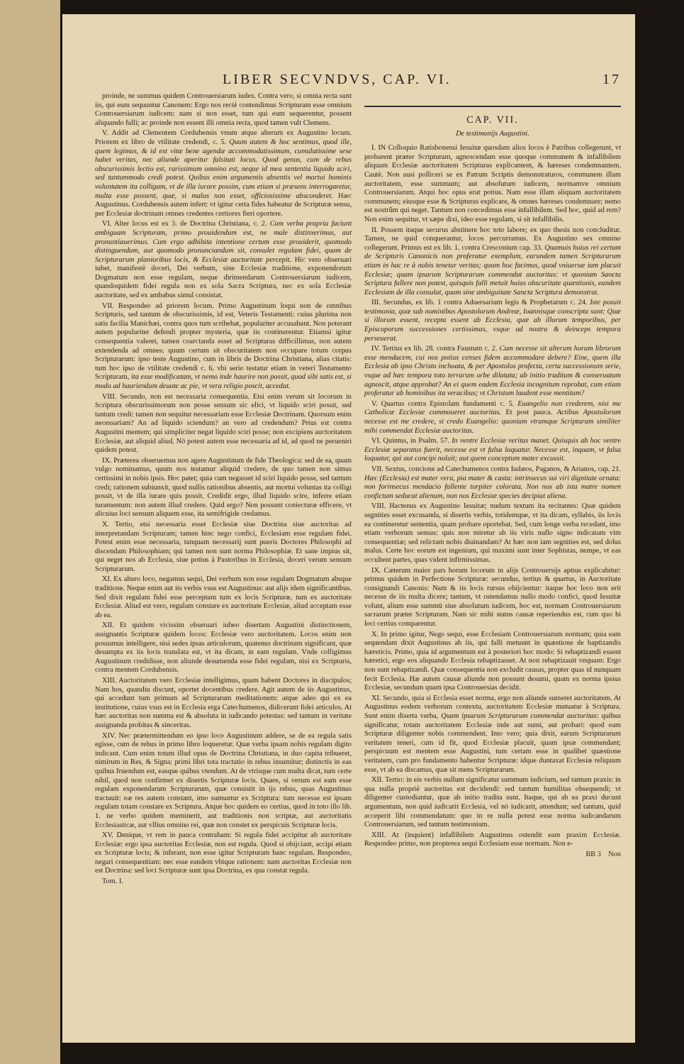LIBER SECVNDVS, CAP. VI. 17
proinde, ne summus quidem Controuersiarum iudex. Contra vero, si omnia recta sunt iis, qui eum sequuntur Canonem: Ergo nos rectè contendimus Scripturam esse omnium Controuersiarum iudicem: nam si non esset, tum qui eum sequerentur, possent aliquando falli; ac proinde non essent illi omnia recta, quod tamen vult Clemens.
V. Addit ad Clementem Cordubensis vnum atque alterum ex Augustino locum. Priorem ex libro de vtilitate credendi, c. 5. Quum autem & hoc sentimus, quod ille, quem legimus, & id est vitæ bene agendæ accommodatissimum, cumulatissime sese habet veritas, nec aliunde aperitur falsitati locus. Quod genus, cum de rebus obscurissimis lectio est, rarissimum omnino est, neque id mea sententia liquido sciri, sed tantummodo credi potest. Quibus enim argumentis absentis vel mortui hominis voluntatem ita colligam, vt de illa iurare possim, cum etiam si præsens interrogaretur, multa esse possent, quæ, si malus non esset, officiosissime absconderet. Hæc Augustinus. Cordubensis autem infert: vt igitur certa fides habeatur de Scripturæ sensu, per Ecclesiæ doctrinam omnes credentes certiores fieri oportere.
VI. Alter locus est ex 3. de Doctrina Christiana, c. 2. Cum verba propria faciunt ambiguam Scripturam, primo prouidendum est, ne male distinxerimus, aut pronuntiauerimus. Cum ergo adhibita intentione certum esse prouiderit, quomodo distinguendum, aut quomodo pronunciandum sit, consulet regulam fidei, quam de Scripturarum planioribus locis, & Ecclesiæ auctoritate percepit. Hic vero obseruari iubet, manifestè doceri, Dei verbum, sine Ecclesiæ traditione, exponendorum Dogmatum non esse regulam, neque dirimendarum Controuersiarum iudicem, quandoquidem fidei regula non ex sola Sacra Scriptura, nec ex sola Ecclesiæ auctoritate, sed ex ambabus simul consistat.
VII. Respondeo ad priorem locum. Primo Augustinum loqui non de omnibus Scripturis, sed tantum de obscurissimis, id est, Veteris Testamenti: cuius plurima non satis facilia Manichæi, contra quos tum scribebat, populariter accusabant. Non poterant autem populariter defendi propter mysteria, quæ iis continerentur. Etiamsi igitur consequentia valeret, tamen coarctanda esset ad Scripturas difficillimas, non autem extendenda ad omnes: quum certum sit obscuritatem non occupare totum corpus Scripturarum: ipso teste Augustino, cum in libris de Doctrina Christiana, alias citatis: tum hoc ipso de vtilitate credendi c. 6. vbi serio testatur etiam in veteri Testamento Scripturam, ita esse modificatam, vt nemo inde haurire non possit, quod sibi satis est, si modo ad hauriendum deuote ac pie, vt vera religio poscit, accedat.
VIII. Secundo, non est necessaria consequentia. Etsi enim verum sit locorum in Scriptura obscurissimorum non posse sensum sic elici, vt liquido sciri possit, sed tantum credi: tamen non sequitur necessariam esse Ecclesiæ Doctrinam. Quorsum enim necessariam? An ad liquido sciendum? an vero ad credendum? Prius est contra Augustini mentem; qui simpliciter negat liquido sciri posse; non excipiens auctoritatem Ecclesiæ, aut aliquid aliud. Nō potest autem esse necessaria ad id, ad quod ne perueniri quidem potest.
IX. Præterea obseruemus non agere Augustinum de fide Theologica: sed de ea, quam vulgo nominamus, quum nos testamur aliquid credere, de quo tamen non simus certissimi in nobis ipsis. Hoc patet; quia cum negasset id sciri liquido posse, sed tantum credi; rationem subiunxit, quod nullis rationibus absentis, aut mortui voluntas ita colligi possit, vt de illa iurare quis possit. Credidit ergo, illud liquido scire, inferre etiam iuramentum: non autem illud credere. Quid ergo? Non possunt coniecturæ efficere, vt alicuius loci sensum aliquem esse, ita semifrigide credamus.
X. Tertio, etsi necessaria esset Ecclesiæ siue Doctrina siue auctoritas ad interpretandam Scripturam; tamen hinc nego confici, Ecclesiam esse regulam fidei. Potest enim esse necessaria, tanquam necessarij sunt pueris Doctores Philosophi ad discendam Philosophiam; qui tamen non sunt norma Philosophiæ. Et sane impius sit, qui neget nos ab Ecclesia, siue potius à Pastoribus in Ecclesia, doceri verum sensum Scripturarum.
XI. Ex altero loco, negamus sequi, Dei verbum non esse regulam Dogmatum absque traditione. Neque enim aut iis verbis vsus est Augustinus: aut alijs idem significantibus. Sed dixit regulam fidei esse perceptam tum ex locis Scripturæ, tum ex auctoritate Ecclesiæ. Aliud est vero, regulam constare ex auctoritate Ecclesiæ, aliud acceptam esse ab ea.
XII. Et quidem vicissim obseruari iubeo disertam Augustini distinctionem, assignantis Scripturæ quidem locos: Ecclesiæ vero auctoritatem. Locos enim non possumus intelligere, nisi sedes ipsas articulorum, quatenus doctrinam significant, quæ desumpta ex iis locis translata est, vt ita dicam, in eam regulam. Vnde colligimus Augustinum credidisse, non aliunde desumenda esse fidei regulam, nisi ex Scripturis, contra mentem Cordubensis.
XIII. Auctoritatem vero Ecclesiæ intelligimus, quam habent Doctores in discipulos; Nam hos, quandiu discunt, oportet docentibus credere. Agit autem de iis Augustinus, qui accedunt tum primum ad Scripturarum meditationem: atque adeo qui ex ea institutione, cuius vsus est in Ecclesia erga Catechumenos, didicerunt fidei articulos. At hæc auctoritas non summa est & absoluta in iudicando potestas: sed tantum in veritate assignanda probitas & sinceritas.
XIV. Nec prætermittendum eo ipso loco Augustinum addere, se de ea regula satis egisse, cum de rebus in primo libro loqueretur. Quæ verba ipsam nobis regulam digito indicant. Cum enim totum illud opus de Doctrina Christiana, in duo capita tribueret, nimirum in Res, & Signa: primi libri tota tractatio in rebus insumitur; distinctis in eas quibus fruendum est, easque quibus vtendum. At de vtrisque cum multa dicat, tum certe nihil, quod non confirmet ex disertis Scripturæ locis. Quare, si verum est eam esse regulam exponendarum Scripturarum, quæ consistit in ijs rebus, quas Augustinus tractauit: eæ res autem constant, imo sumuntur ex Scriptura: tum necesse est ipsam regulam totam constare ex Scriptura. Atque hoc quidem eo certius, quod in toto illo lib. 1. ne verbo quidem meminerit, aut traditionis non scriptæ, aut auctoritatis Ecclesiasticæ, aut vllius omnino rei, quæ non constet ex perspicuis Scripturæ locis.
XV. Denique, vt rem in pauca contraham: Si regula fidei accipitur ab auctoritate Ecclesiæ: ergo ipsa auctoritas Ecclesiæ, non est regula. Quod si obijciant, accipi etiam ex Scripturæ locis; & inferant, non esse igitur Scripturam hanc regulam. Respondeo, negari consequentiam: nec esse eandem vbique rationem: nam auctoritas Ecclesiæ non est Doctrina: sed loci Scripturæ sunt ipsa Doctrina, ex qua constat regula.
Tom. I.
CAP. VII.
De testimonijs Augustini.
I. IN Colloquio Ratisbonensi Iesuitæ quosdam alios locos è Patribus collegerunt, vt probarent præter Scripturam, agnoscendam esse quoque communem & infallibilem aliquam Ecclesiæ auctoritatem Scripturas explicantem, & hæreses condemnantem. Cautè. Non ausi polliceri se ex Patrum Scriptis demonstraturos, communem illam auctoritatem, esse summum; aut absolutum iudicem, normamve omnium Controuersiarum. Atqui hoc opus erat potius. Nam esse illam aliquam auctoritatem communem; eiusque esse & Scripturas explicare, & omnes hæreses condemnare; nemo est nostrûm qui neget. Tantum non concedimus esse infallibilem. Sed hoc, quid ad rem? Non enim sequitur, vt sæpe dixi, ideo esse regulam, si sit infallibilis.
II. Possem itaque securus abstinere hoc toto labore; ex quo thesis non concluditur. Tamen, ne quid conquerantur, locos percurramus. Ex Augustino sex omnino collegerunt. Primus est ex lib. 1. contra Cresconium cap. 33. Quamuis huius rei certum de Scripturis Canonicis non proferatur exemplum, earundem tamen Scripturarum etiam in hac re à nobis tenetur veritas; quum hoc facimus, quod vniuersæ iam placuit Ecclesiæ; quam ipsarum Scripturarum commendat auctoritas: vt quoniam Sancta Scriptura fallere non potest, quisquis falli metuit huius obscuritate quæstionis, eandem Ecclesiam de illa consulat, quam sine ambiguitate Sancta Scriptura demonstrat.
III. Secundus, ex lib. 1 contra Aduersarium legis & Prophetarum c. 24. Iste posuit testimonia, quæ sub nominibus Apostolorum Andreæ, Ioannisque conscripta sunt: Quæ si illorum essent, recepta essent ab Ecclesia, quæ ab illorum temporibus, per Episcoporum successiones certissimas, vsque ad nostra & deinceps tempora perseuerat.
IV. Tertius ex lib. 28. contra Faustum c. 2. Cum necesse sit alterum horum librorum esse mendacem, cui nos potius censes fidem accommodare debere? Eine, quem illa Ecclesia ab ipso Christo inchoata, & per Apostolos profecta, certa successionum serie, vsque ad hæc tempora toto terrarum orbe dilatata; ab initio traditum & conseruatum agnoscit, atque approbat? An ei quem eadem Ecclesia incognitum reprobat, cum etiam proferatur ab hominibus ita veracibus; vt Christum laudent esse mentitum?
V. Quartus contra Epistolam fundamenti c. 5. Euangelio non crederem, nisi me Catholicæ Ecclesiæ commoueret auctoritas. Et post pauca. Actibus Apostolorum necesse est me credere, si credo Euangelio: quoniam vtramque Scripturam similiter mihi commendat Ecclesiæ auctoritas.
VI. Quintus, in Psalm. 57. In ventre Ecclesiæ veritas manet. Quisquis ab hoc ventre Ecclesiæ separatus fuerit, necesse est vt falsa loquatur. Necesse est, inquam, vt falsa loquatur, qui aut concipi noluit; aut quem conceptum mater excussit.
VII. Sextus, concione ad Catechumenos contra Iudæos, Paganos, & Arianos, cap. 21. Hæc (Ecclesia) est mater vera, pia mater & casta: intrinsecus sui viri dignitate ornata: non forinsecus mendacio fallente turpiter colorata. Non nos ab ista matre nomen confictum seducat alienum, non nos Ecclesiæ species decipiat aliena.
VIII. Hactenus ex Augustino Iesuitæ; nudum textum ita recitantes: Quæ quidem segnities esset excusanda, si disertis verbis, totidemque, vt ita dicam, syllabis, iis locis ea contineretur sententia, quam probare oportebat. Sed, cum longe verba recedant, imo etiam verborum sensus: quis non miretur ab iis viris nullo signo indicatam vim consequentiæ; sed relictam nobis diuinandam? At hæc non iam segnities est, sed dolus malus. Certe hoc eorum est ingenium, qui maximi sunt inter Sophistas, nempe, vt eas occultent partes, quas vident infirmissimas.
IX. Cæterum maior pars horum locorum in alijs Controuersijs aptius explicabitur: primus quidem in Perfectione Scripturæ: secundus, tertius & quartus, in Auctoritate consignandi Canonis: Nam & iis locis rursus obijcientur: itaque hoc loco non erit necesse de iis multa dicere; tantum, vt ostendamus nullo modo confici, quod Iesuitæ volunt, alium esse summū siue absolutum iudicem, hoc est, normam Controuersiarum sacrarum præter Scripturam. Nam sic mihi status causæ reperiendus est, cum quo hi loci certius comparentur.
X. In primo igitur, Nego sequi, esse Ecclesiam Controuersiarum normam; quia eam sequendam dixit Augustinus ab iis, qui falli metuunt in quæstione de baptizandis hæreticis. Primo, quia id argumentum est à posteriori hoc modo: Si rebaptizandi essent hæretici, ergo eos aliquando Ecclesia rebaptizasset. At non rebaptizauit vnquam: Ergo non sunt rebaptizandi. Quæ consequentia non excludit causas, propter quas id nunquam fecit Ecclesia. Hæ autem causæ aliunde non possunt desumi, quam ex norma ipsius Ecclesiæ, secundum quam ipsa Controuersias decidit.
XI. Secundo, quia si Ecclesia esset norma, ergo non aliunde sumeret auctoritatem. At Augustinus eodem verborum contextu, auctoritatem Ecclesiæ mutuatur à Scriptura. Sunt enim diserta verba, Quam ipsarum Scripturarum commendat auctoritas: quibus significatur, totam auctoritatem Ecclesiæ inde aut sumi, aut probari: quod eam Scripturæ diligenter nobis commendent. Imo vero; quia dixit, earum Scripturarum veritatem teneri, cum id fit, quod Ecclesiæ placuit, quam ipsæ commendant; perspicuum est mentem esse Augustini, tum certam esse in qualibet quæstione veritatem, cum pro fundamento habentur Scripturæ: idque duntaxat Ecclesiæ reliquum esse, vt ab ea discamus, quæ sit mens Scripturarum.
XII. Tertio: in eis verbis nullum significatur summum iudicium, sed tantum praxis: in qua nulla propriè auctoritas est decidendi: sed tantum humilitas obsequendi; vt diligenter custodiantur, quæ ab initio tradita sunt. Itaque, qui ab ea praxi ducunt argumentum, non quid iudicarit Ecclesia, vel nō iudicarit, attendunt; sed tantum, quid acceperit libi commendatum: quo in re nulla potest esse norma iudicandarum Controuersiarum, sed tantum testimonium.
XIII. At (inquient) infallibilem Augustinus ostendit eam praxim Ecclesiæ. Respondeo primo, non propterea sequi Ecclesiam esse normam. Non e-
BB 3 Non